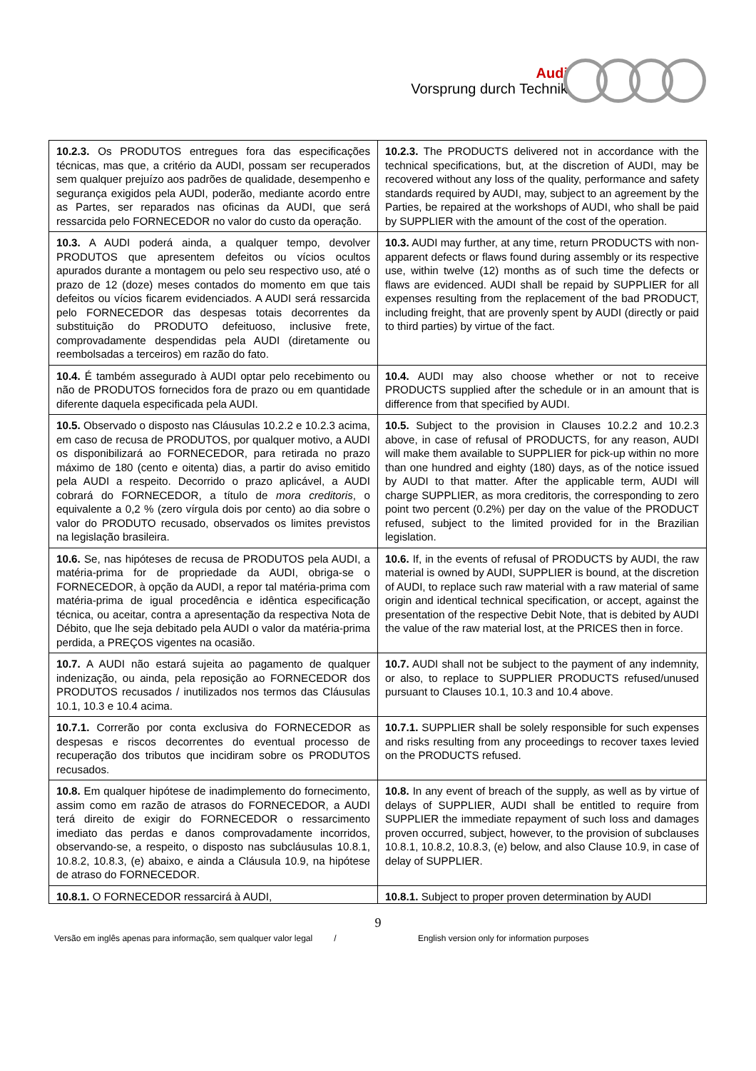Audi
Vorsprung durch Technik
| 10.2.3. Os PRODUTOS entregues fora das especificações técnicas, mas que, a critério da AUDI, possam ser recuperados sem qualquer prejuízo aos padrões de qualidade, desempenho e segurança exigidos pela AUDI, poderão, mediante acordo entre as Partes, ser reparados nas oficinas da AUDI, que será ressarcida pelo FORNECEDOR no valor do custo da operação. | 10.2.3. The PRODUCTS delivered not in accordance with the technical specifications, but, at the discretion of AUDI, may be recovered without any loss of the quality, performance and safety standards required by AUDI, may, subject to an agreement by the Parties, be repaired at the workshops of AUDI, who shall be paid by SUPPLIER with the amount of the cost of the operation. |
| 10.3. A AUDI poderá ainda, a qualquer tempo, devolver PRODUTOS que apresentem defeitos ou vícios ocultos apurados durante a montagem ou pelo seu respectivo uso, até o prazo de 12 (doze) meses contados do momento em que tais defeitos ou vícios ficarem evidenciados. A AUDI será ressarcida pelo FORNECEDOR das despesas totais decorrentes da substituição do PRODUTO defeituoso, inclusive frete, comprovadamente despendidas pela AUDI (diretamente ou reembolsadas a terceiros) em razão do fato. | 10.3. AUDI may further, at any time, return PRODUCTS with non-apparent defects or flaws found during assembly or its respective use, within twelve (12) months as of such time the defects or flaws are evidenced. AUDI shall be repaid by SUPPLIER for all expenses resulting from the replacement of the bad PRODUCT, including freight, that are provenly spent by AUDI (directly or paid to third parties) by virtue of the fact. |
| 10.4. É também assegurado à AUDI optar pelo recebimento ou não de PRODUTOS fornecidos fora de prazo ou em quantidade diferente daquela especificada pela AUDI. | 10.4. AUDI may also choose whether or not to receive PRODUCTS supplied after the schedule or in an amount that is difference from that specified by AUDI. |
| 10.5. Observado o disposto nas Cláusulas 10.2.2 e 10.2.3 acima, em caso de recusa de PRODUTOS, por qualquer motivo, a AUDI os disponibilizará ao FORNECEDOR, para retirada no prazo máximo de 180 (cento e oitenta) dias, a partir do aviso emitido pela AUDI a respeito. Decorrido o prazo aplicável, a AUDI cobrará do FORNECEDOR, a título de mora creditoris , o equivalente a 0,2 % (zero vírgula dois por cento) ao dia sobre o valor do PRODUTO recusado, observados os limites previstos na legislação brasileira. | 10.5. Subject to the provision in Clauses 10.2.2 and 10.2.3 above, in case of refusal of PRODUCTS, for any reason, AUDI will make them available to SUPPLIER for pick-up within no more than one hundred and eighty (180) days, as of the notice issued by AUDI to that matter. After the applicable term, AUDI will charge SUPPLIER, as mora creditoris, the corresponding to zero point two percent (0.2%) per day on the value of the PRODUCT refused, subject to the limited provided for in the Brazilian legislation. |
| 10.6. Se, nas hipóteses de recusa de PRODUTOS pela AUDI, a matéria-prima for de propriedade da AUDI, obriga-se o FORNECEDOR, à opção da AUDI, a repor tal matéria-prima com matéria-prima de igual procedência e idêntica especificação técnica, ou aceitar, contra a apresentação da respectiva Nota de Débito, que lhe seja debitado pela AUDI o valor da matéria-prima perdida, a PREÇOS vigentes na ocasião. | 10.6. If, in the events of refusal of PRODUCTS by AUDI, the raw material is owned by AUDI, SUPPLIER is bound, at the discretion of AUDI, to replace such raw material with a raw material of same origin and identical technical specification, or accept, against the presentation of the respective Debit Note, that is debited by AUDI the value of the raw material lost, at the PRICES then in force. |
| 10.7. A AUDI não estará sujeita ao pagamento de qualquer indenização, ou ainda, pela reposição ao FORNECEDOR dos PRODUTOS recusados / inutilizados nos termos das Cláusulas 10.1, 10.3 e 10.4 acima. | 10.7. AUDI shall not be subject to the payment of any indemnity, or also, to replace to SUPPLIER PRODUCTS refused/unused pursuant to Clauses 10.1, 10.3 and 10.4 above. |
| 10.7.1. Correrão por conta exclusiva do FORNECEDOR as despesas e riscos decorrentes do eventual processo de recuperação dos tributos que incidiram sobre os PRODUTOS recusados. | 10.7.1. SUPPLIER shall be solely responsible for such expenses and risks resulting from any proceedings to recover taxes levied on the PRODUCTS refused. |
| 10.8. Em qualquer hipótese de inadimplemento do fornecimento, assim como em razão de atrasos do FORNECEDOR, a AUDI terá direito de exigir do FORNECEDOR o ressarcimento imediato das perdas e danos comprovadamente incorridos, observando-se, a respeito, o disposto nas subcláusulas 10.8.1, 10.8.2, 10.8.3, (e) abaixo, e ainda a Cláusula 10.9, na hipótese de atraso do FORNECEDOR. | 10.8. In any event of breach of the supply, as well as by virtue of delays of SUPPLIER, AUDI shall be entitled to require from SUPPLIER the immediate repayment of such loss and damages proven occurred, subject, however, to the provision of subclauses 10.8.1, 10.8.2, 10.8.3, (e) below, and also Clause 10.9, in case of delay of SUPPLIER. |
| 10.8.1. O FORNECEDOR ressarcirá à AUDI, | 10.8.1. Subject to proper proven determination by AUDI |
9
Versão em inglês apenas para informação, sem qualquer valor legal / English version only for information purposes